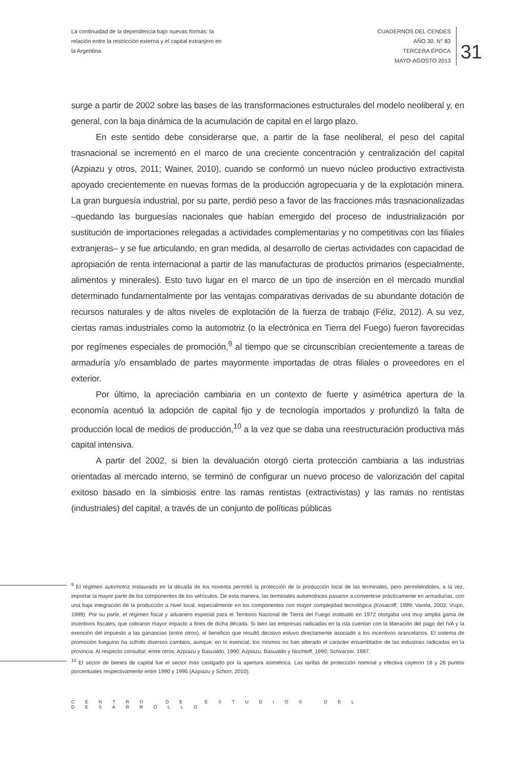La continuidad de la dependencia bajo nuevas formas: la relación entre la restricción externa y el capital extranjero en la Argentina
CUADERNOS DEL CENDES
AÑO 30. N° 83
TERCERA ÉPOCA
MAYO-AGOSTO 2013
31
surge a partir de 2002 sobre las bases de las transformaciones estructurales del modelo neoliberal y, en general, con la baja dinámica de la acumulación de capital en el largo plazo.
En este sentido debe considerarse que, a partir de la fase neoliberal, el peso del capital trasnacional se incrementó en el marco de una creciente concentración y centralización del capital (Azpiazu y otros, 2011; Wainer, 2010), cuando se conformó un nuevo núcleo productivo extractivista apoyado crecientemente en nuevas formas de la producción agropecuaria y de la explotación minera. La gran burguesía industrial, por su parte, perdió peso a favor de las fracciones más trasnacionalizadas –quedando las burguesías nacionales que habían emergido del proceso de industrialización por sustitución de importaciones relegadas a actividades complementarias y no competitivas con las filiales extranjeras– y se fue articulando, en gran medida, al desarrollo de ciertas actividades con capacidad de apropiación de renta internacional a partir de las manufacturas de productos primarios (especialmente, alimentos y minerales). Esto tuvo lugar en el marco de un tipo de inserción en el mercado mundial determinado fundamentalmente por las ventajas comparativas derivadas de su abundante dotación de recursos naturales y de altos niveles de explotación de la fuerza de trabajo (Féliz, 2012). A su vez, ciertas ramas industriales como la automotriz (o la electrónica en Tierra del Fuego) fueron favorecidas por regímenes especiales de promoción,<sup>9</sup> al tiempo que se circunscribían crecientemente a tareas de armaduría y/o ensamblado de partes mayormente importadas de otras filiales o proveedores en el exterior.
Por último, la apreciación cambiaria en un contexto de fuerte y asimétrica apertura de la economía acentuó la adopción de capital fijo y de tecnología importados y profundizó la falta de producción local de medios de producción,<sup>10</sup> a la vez que se daba una reestructuración productiva más capital intensiva.
A partir del 2002, si bien la devaluación otorgó cierta protección cambiaria a las industrias orientadas al mercado interno, se terminó de configurar un nuevo proceso de valorización del capital exitoso basado en la simbiosis entre las ramas rentistas (extractivistas) y las ramas no rentistas (industriales) del capital, a través de un conjunto de políticas públicas
<sup>9</sup> El régimen automotriz instaurado en la década de los noventa permitió la protección de la producción local de las terminales, pero permitiéndoles, a la vez, importar la mayor parte de los componentes de los vehículos. De esta manera, las terminales automotrices pasaron a convertirse prácticamente en armadurías, con una baja integración de la producción a nivel local, especialmente en los componentes con mayor complejidad tecnológica (Kosacoff, 1999; Varela, 2003; Vispo, 1999). Por su parte, el régimen fiscal y aduanero especial para el Territorio Nacional de Tierra del Fuego instituido en 1972 otorgaba una muy amplia gama de incentivos fiscales, que cobraron mayor impacto a fines de dicha década. Si bien las empresas radicadas en la isla cuentan con la liberación del pago del IVA y la exención del impuesto a las ganancias (entre otros), el beneficio que resultó decisivo estuvo directamente asociado a los incentivos arancelarios. El sistema de promoción fueguino ha sufrido diversos cambios, aunque, en lo esencial, los mismos no han alterado el carácter ensamblador de las industrias radicadas en la provincia. Al respecto consultar, entre otros, Azpiazu y Basualdo, 1990; Azpiazu, Basualdo y Nochteff, 1990; Schvarzer, 1987.
<sup>10</sup> El sector de bienes de capital fue el sector más castigado por la apertura asimétrica. Las tarifas de protección nominal y efectiva cayeron 18 y 26 puntos porcentuales respectivamente entre 1990 y 1995 (Azpiazu y Schorr, 2010).
CENTRO DE ESTUDIOS DEL DESARROLLO